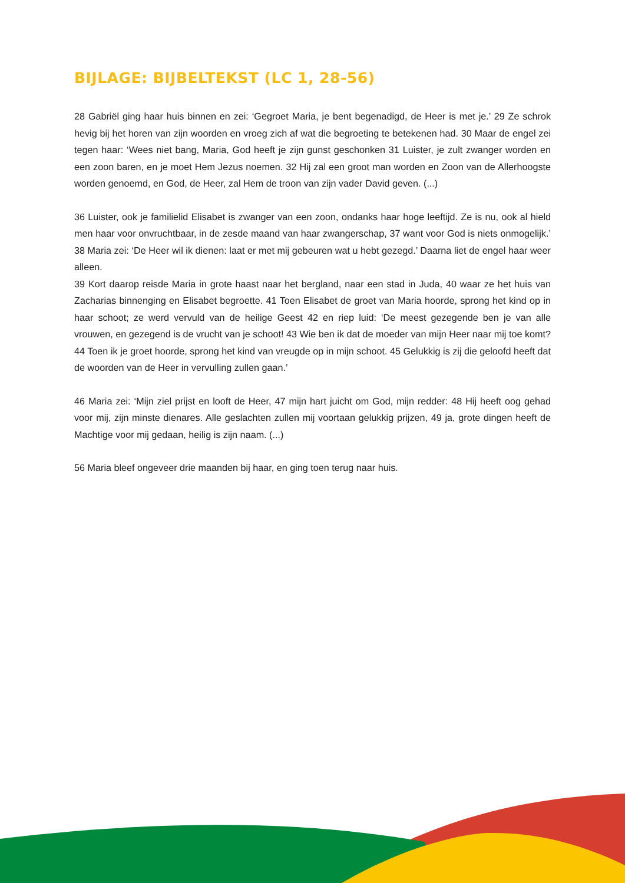BIJLAGE: BIJBELTEKST (LC 1, 28-56)
28 Gabriël ging haar huis binnen en zei: ‘Gegroet Maria, je bent begenadigd, de Heer is met je.’ 29 Ze schrok hevig bij het horen van zijn woorden en vroeg zich af wat die begroeting te betekenen had. 30 Maar de engel zei tegen haar: ‘Wees niet bang, Maria, God heeft je zijn gunst geschonken 31 Luister, je zult zwanger worden en een zoon baren, en je moet Hem Jezus noemen. 32 Hij zal een groot man worden en Zoon van de Allerhoogste worden genoemd, en God, de Heer, zal Hem de troon van zijn vader David geven. (...)
36 Luister, ook je familielid Elisabet is zwanger van een zoon, ondanks haar hoge leeftijd. Ze is nu, ook al hield men haar voor onvruchtbaar, in de zesde maand van haar zwangerschap, 37 want voor God is niets onmogelijk.’ 38 Maria zei: ‘De Heer wil ik dienen: laat er met mij gebeuren wat u hebt gezegd.’ Daarna liet de engel haar weer alleen.
39 Kort daarop reisde Maria in grote haast naar het bergland, naar een stad in Juda, 40 waar ze het huis van Zacharias binnenging en Elisabet begroette. 41 Toen Elisabet de groet van Maria hoorde, sprong het kind op in haar schoot; ze werd vervuld van de heilige Geest 42 en riep luid: ‘De meest gezegende ben je van alle vrouwen, en gezegend is de vrucht van je schoot! 43 Wie ben ik dat de moeder van mijn Heer naar mij toe komt? 44 Toen ik je groet hoorde, sprong het kind van vreugde op in mijn schoot. 45 Gelukkig is zij die geloofd heeft dat de woorden van de Heer in vervulling zullen gaan.’
46 Maria zei: ‘Mijn ziel prijst en looft de Heer, 47 mijn hart juicht om God, mijn redder: 48 Hij heeft oog gehad voor mij, zijn minste dienares. Alle geslachten zullen mij voortaan gelukkig prijzen, 49 ja, grote dingen heeft de Machtige voor mij gedaan, heilig is zijn naam. (...)
56 Maria bleef ongeveer drie maanden bij haar, en ging toen terug naar huis.